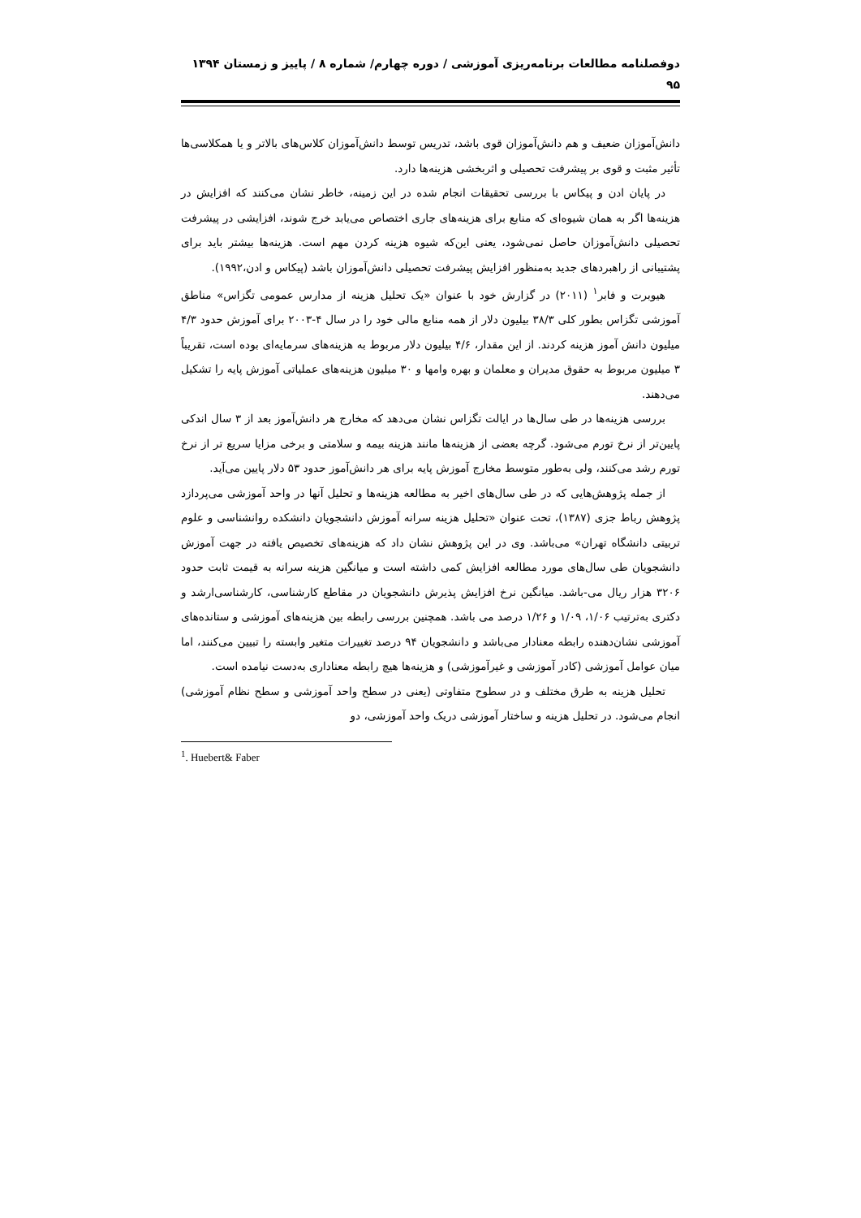دوفصلنامه مطالعات برنامه‌ریزی آموزشی / دوره چهارم/ شماره ۸ / پاییز و زمستان ۱۳۹۴
۹۵
دانش‌آموزان ضعیف و هم دانش‌آموزان قوی باشد، تدریس توسط دانش‌آموزان کلاس‌های بالاتر و یا همکلاسی‌ها تأثیر مثبت و قوی بر پیشرفت تحصیلی و اثربخشی هزینه‌ها دارد.
در پایان ادن و پیکاس با بررسی تحقیقات انجام شده در این زمینه، خاطر نشان می‌کنند که افزایش در هزینه‌ها اگر به همان شیوه‌ای که منابع برای هزینه‌های جاری اختصاص می‌یابد خرج شوند، افزایشی در پیشرفت تحصیلی دانش‌آموزان حاصل نمی‌شود، یعنی این‌که شیوه هزینه کردن مهم است. هزینه‌ها بیشتر باید برای پشتیبانی از راهبردهای جدید به‌منظور افزایش پیشرفت تحصیلی دانش‌آموزان باشد (پیکاس و ادن،۱۹۹۲).
هیوبرت و فابر<sup>۱</sup> (۲۰۱۱) در گزارش خود با عنوان «یک تحلیل هزینه از مدارس عمومی تگزاس» مناطق آموزشی تگزاس بطور کلی ۳۸/۳ بیلیون دلار از همه منابع مالی خود را در سال ۴-۲۰۰۳ برای آموزش حدود ۴/۳ میلیون دانش آموز هزینه کردند. از این مقدار، ۴/۶ بیلیون دلار مربوط به هزینه‌های سرمایه‌ای بوده است، تقریباً ۳ میلیون مربوط به حقوق مدیران و معلمان و بهره وامها و ۳۰ میلیون هزینه‌های عملیاتی آموزش پایه را تشکیل می‌دهند.
بررسی هزینه‌ها در طی سال‌ها در ایالت تگزاس نشان می‌دهد که مخارج هر دانش‌آموز بعد از ۳ سال اندکی پایین‌تر از نرخ تورم می‌شود. گرچه بعضی از هزینه‌ها مانند هزینه بیمه و سلامتی و برخی مزایا سریع تر از نرخ تورم رشد می‌کنند، ولی به‌طور متوسط مخارج آموزش پایه برای هر دانش‌آموز حدود ۵۳ دلار پایین می‌آید.
از جمله پژوهش‌هایی که در طی سال‌های اخیر به مطالعه هزینه‌ها و تحلیل آنها در واحد آموزشی می‌پردازد پژوهش رباط جزی (۱۳۸۷)، تحت عنوان «تحلیل هزینه سرانه آموزش دانشجویان دانشکده روانشناسی و علوم تربیتی دانشگاه تهران» می‌باشد. وی در این پژوهش نشان داد که هزینه‌های تخصیص یافته در جهت آموزش دانشجویان طی سال‌های مورد مطالعه افزایش کمی داشته است و میانگین هزینه سرانه به قیمت ثابت حدود ۳۲۰۶ هزار ریال می-باشد. میانگین نرخ افزایش پذیرش دانشجویان در مقاطع کارشناسی، کارشناسی‌ارشد و دکتری به‌ترتیب ۱/۰۶، ۱/۰۹ و ۱/۲۶ درصد می باشد. همچنین بررسی رابطه بین هزینه‌های آموزشی و ستانده‌های آموزشی نشان‌دهنده رابطه معنادار می‌باشد و دانشجویان ۹۴ درصد تغییرات متغیر وابسته را تبیین می‌کنند، اما میان عوامل آموزشی (کادر آموزشی و غیرآموزشی) و هزینه‌ها هیچ رابطه معناداری به‌دست نیامده است.
تحلیل هزینه به طرق مختلف و در سطوح متفاوتی (یعنی در سطح واحد آموزشی و سطح نظام آموزشی) انجام می‌شود. در تحلیل هزینه و ساختار آموزشی دریک واحد آموزشی، دو
<sup>1</sup>. Huebert& Faber